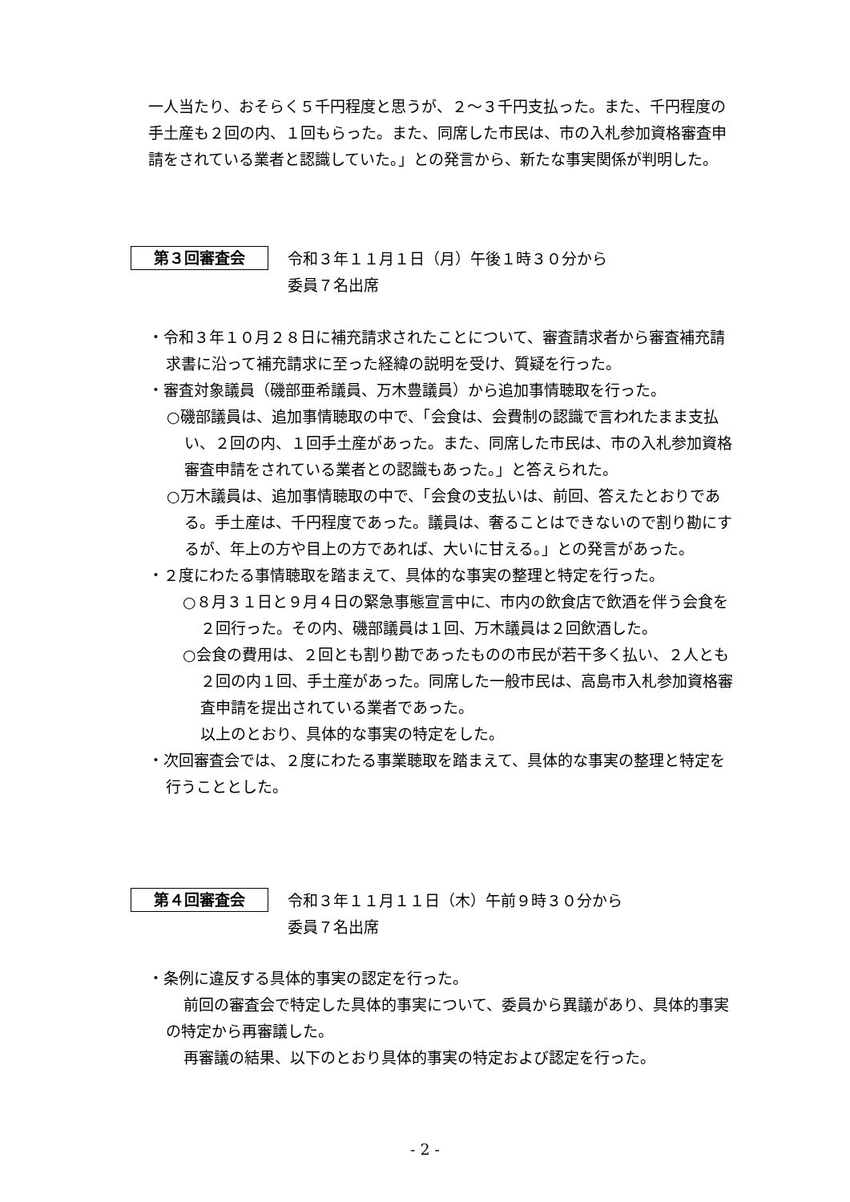一人当たり、おそらく５千円程度と思うが、２～３千円支払った。また、千円程度の手土産も２回の内、１回もらった。また、同席した市民は、市の入札参加資格審査申請をされている業者と認識していた。」との発言から、新たな事実関係が判明した。
第３回審査会
令和３年１１月１日（月）午後１時３０分から
委員７名出席
・令和３年１０月２８日に補充請求されたことについて、審査請求者から審査補充請求書に沿って補充請求に至った経緯の説明を受け、質疑を行った。
・審査対象議員（磯部亜希議員、万木豊議員）から追加事情聴取を行った。
○磯部議員は、追加事情聴取の中で、「会食は、会費制の認識で言われたまま支払い、２回の内、１回手土産があった。また、同席した市民は、市の入札参加資格審査申請をされている業者との認識もあった。」と答えられた。
○万木議員は、追加事情聴取の中で、「会食の支払いは、前回、答えたとおりである。手土産は、千円程度であった。議員は、奢ることはできないので割り勘にするが、年上の方や目上の方であれば、大いに甘える。」との発言があった。
・２度にわたる事情聴取を踏まえて、具体的な事実の整理と特定を行った。
○８月３１日と９月４日の緊急事態宣言中に、市内の飲食店で飲酒を伴う会食を２回行った。その内、磯部議員は１回、万木議員は２回飲酒した。
○会食の費用は、２回とも割り勘であったものの市民が若干多く払い、２人とも２回の内１回、手土産があった。同席した一般市民は、高島市入札参加資格審査申請を提出されている業者であった。
以上のとおり、具体的な事実の特定をした。
・次回審査会では、２度にわたる事業聴取を踏まえて、具体的な事実の整理と特定を行うこととした。
第４回審査会
令和３年１１月１１日（木）午前９時３０分から
委員７名出席
・条例に違反する具体的事実の認定を行った。
前回の審査会で特定した具体的事実について、委員から異議があり、具体的事実の特定から再審議した。
再審議の結果、以下のとおり具体的事実の特定および認定を行った。
- 2 -